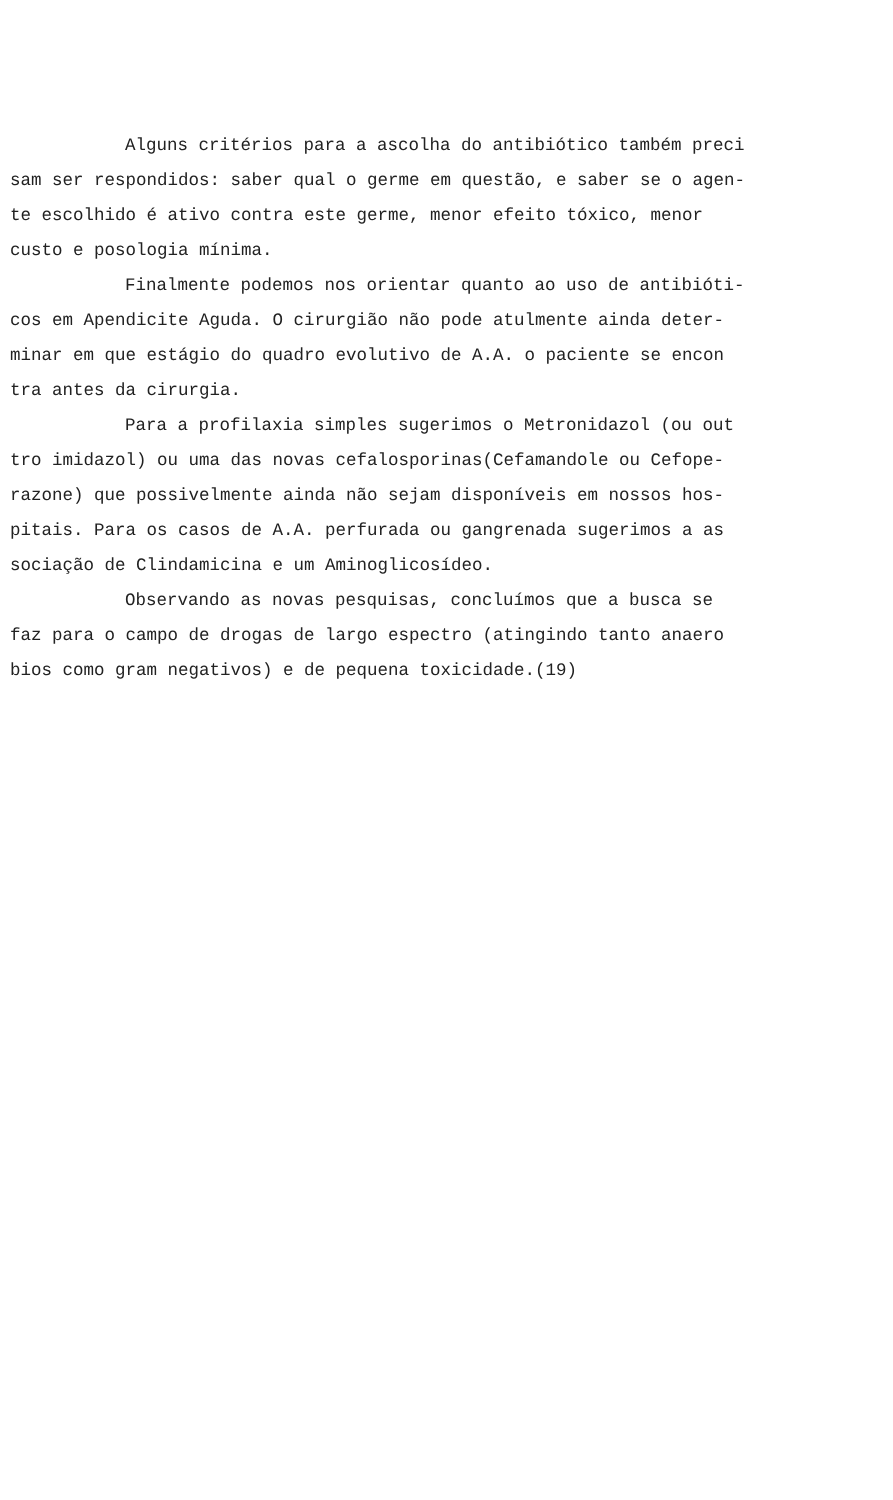Alguns critérios para a ascolha do antibiótico também preci
sam ser respondidos: saber qual o germe em questão, e saber se o agen-
te escolhido é ativo contra este germe, menor efeito tóxico, menor
custo e posologia mínima.
Finalmente podemos nos orientar quanto ao uso de antibióti-
cos em Apendicite Aguda. O cirurgião não pode atulmente ainda deter-
minar em que estágio do quadro evolutivo de A.A. o paciente se encon
tra antes da cirurgia.
Para a profilaxia simples sugerimos o Metronidazol (ou out
tro imidazol) ou uma das novas cefalosporinas(Cefamandole ou Cefope-
razone) que possivelmente ainda não sejam disponíveis em nossos hos-
pitais. Para os casos de A.A. perfurada ou gangrenada sugerimos a as
sociação de Clindamicina e um Aminoglicosídeo.
Observando as novas pesquisas, concluímos que a busca se
faz para o campo de drogas de largo espectro (atingindo tanto anaero
bios como gram negativos) e de pequena toxicidade.(19)